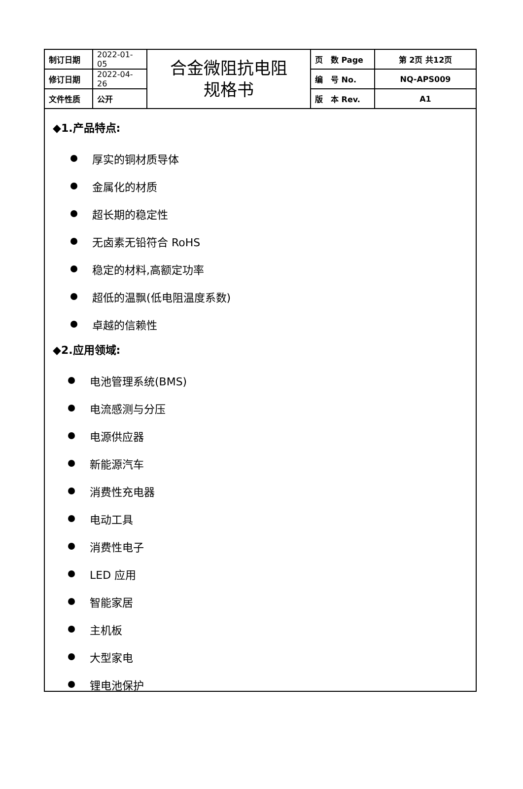| 制订日期 | 2022-01-05 | 合金微阻抗电阻 规格书 | 页 数 Page | 第 2页 共12页 |
| 修订日期 | 2022-04-26 | | 编 号 No. | NQ-APS009 |
| 文件性质 | 公开 | | 版 本 Rev. | A1 |
◆1.产品特点:
厚实的铜材质导体
金属化的材质
超长期的稳定性
无卤素无铅符合 RoHS
稳定的材料,高额定功率
超低的温飘(低电阻温度系数)
卓越的信赖性
◆2.应用领域:
电池管理系统(BMS)
电流感测与分压
电源供应器
新能源汽车
消费性充电器
电动工具
消费性电子
LED 应用
智能家居
主机板
大型家电
锂电池保护